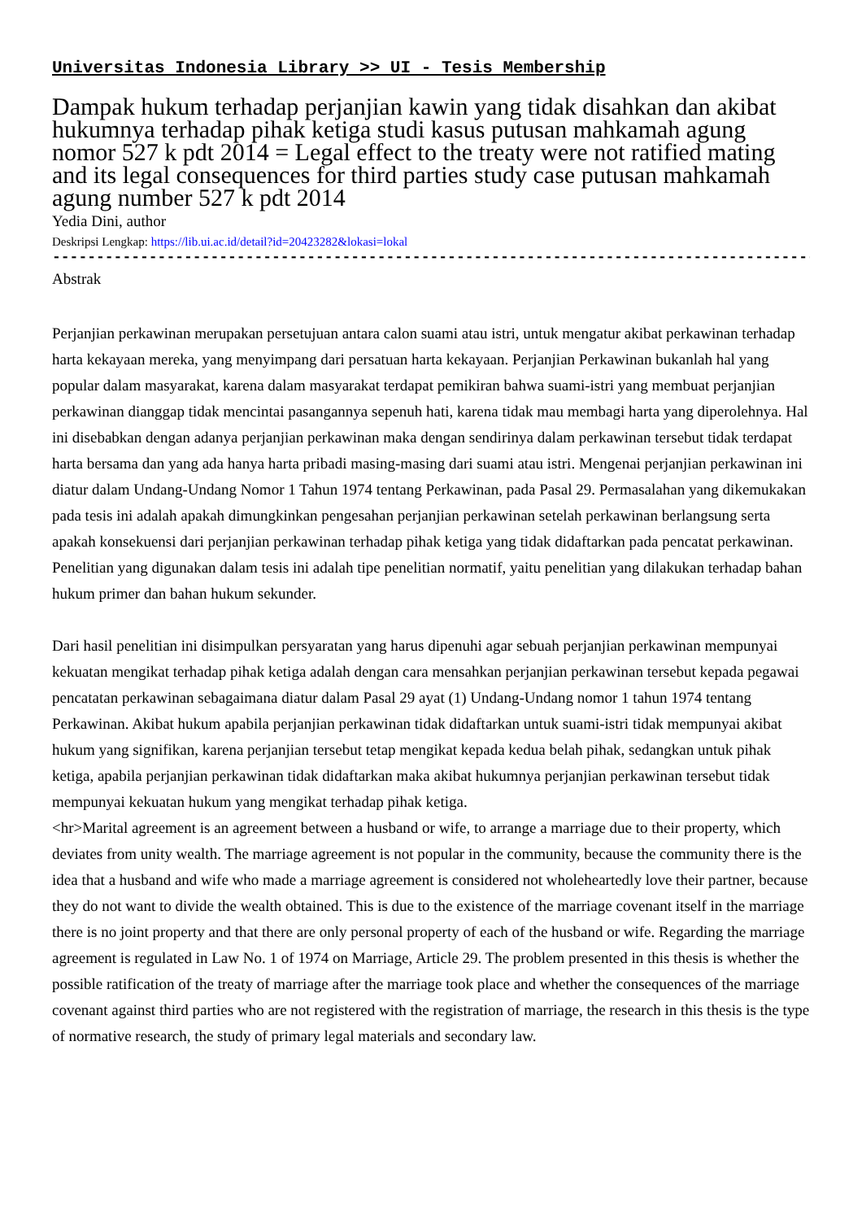Universitas Indonesia Library >> UI - Tesis Membership
Dampak hukum terhadap perjanjian kawin yang tidak disahkan dan akibat hukumnya terhadap pihak ketiga studi kasus putusan mahkamah agung nomor 527 k pdt 2014 = Legal effect to the treaty were not ratified mating and its legal consequences for third parties study case putusan mahkamah agung number 527 k pdt 2014
Yedia Dini, author
Deskripsi Lengkap: https://lib.ui.ac.id/detail?id=20423282&lokasi=lokal
------------------------------------------------------------------------------------------
Abstrak
Perjanjian perkawinan merupakan persetujuan antara calon suami atau istri, untuk mengatur akibat perkawinan terhadap harta kekayaan mereka, yang menyimpang dari persatuan harta kekayaan. Perjanjian Perkawinan bukanlah hal yang popular dalam masyarakat, karena dalam masyarakat terdapat pemikiran bahwa suami-istri yang membuat perjanjian perkawinan dianggap tidak mencintai pasangannya sepenuh hati, karena tidak mau membagi harta yang diperolehnya. Hal ini disebabkan dengan adanya perjanjian perkawinan maka dengan sendirinya dalam perkawinan tersebut tidak terdapat harta bersama dan yang ada hanya harta pribadi masing-masing dari suami atau istri. Mengenai perjanjian perkawinan ini diatur dalam Undang-Undang Nomor 1 Tahun 1974 tentang Perkawinan, pada Pasal 29. Permasalahan yang dikemukakan pada tesis ini adalah apakah dimungkinkan pengesahan perjanjian perkawinan setelah perkawinan berlangsung serta apakah konsekuensi dari perjanjian perkawinan terhadap pihak ketiga yang tidak didaftarkan pada pencatat perkawinan. Penelitian yang digunakan dalam tesis ini adalah tipe penelitian normatif, yaitu penelitian yang dilakukan terhadap bahan hukum primer dan bahan hukum sekunder.
Dari hasil penelitian ini disimpulkan persyaratan yang harus dipenuhi agar sebuah perjanjian perkawinan mempunyai kekuatan mengikat terhadap pihak ketiga adalah dengan cara mensahkan perjanjian perkawinan tersebut kepada pegawai pencatatan perkawinan sebagaimana diatur dalam Pasal 29 ayat (1) Undang-Undang nomor 1 tahun 1974 tentang Perkawinan. Akibat hukum apabila perjanjian perkawinan tidak didaftarkan untuk suami-istri tidak mempunyai akibat hukum yang signifikan, karena perjanjian tersebut tetap mengikat kepada kedua belah pihak, sedangkan untuk pihak ketiga, apabila perjanjian perkawinan tidak didaftarkan maka akibat hukumnya perjanjian perkawinan tersebut tidak mempunyai kekuatan hukum yang mengikat terhadap pihak ketiga.
<hr>Marital agreement is an agreement between a husband or wife, to arrange a marriage due to their property, which deviates from unity wealth. The marriage agreement is not popular in the community, because the community there is the idea that a husband and wife who made a marriage agreement is considered not wholeheartedly love their partner, because they do not want to divide the wealth obtained. This is due to the existence of the marriage covenant itself in the marriage there is no joint property and that there are only personal property of each of the husband or wife. Regarding the marriage agreement is regulated in Law No. 1 of 1974 on Marriage, Article 29. The problem presented in this thesis is whether the possible ratification of the treaty of marriage after the marriage took place and whether the consequences of the marriage covenant against third parties who are not registered with the registration of marriage, the research in this thesis is the type of normative research, the study of primary legal materials and secondary law.